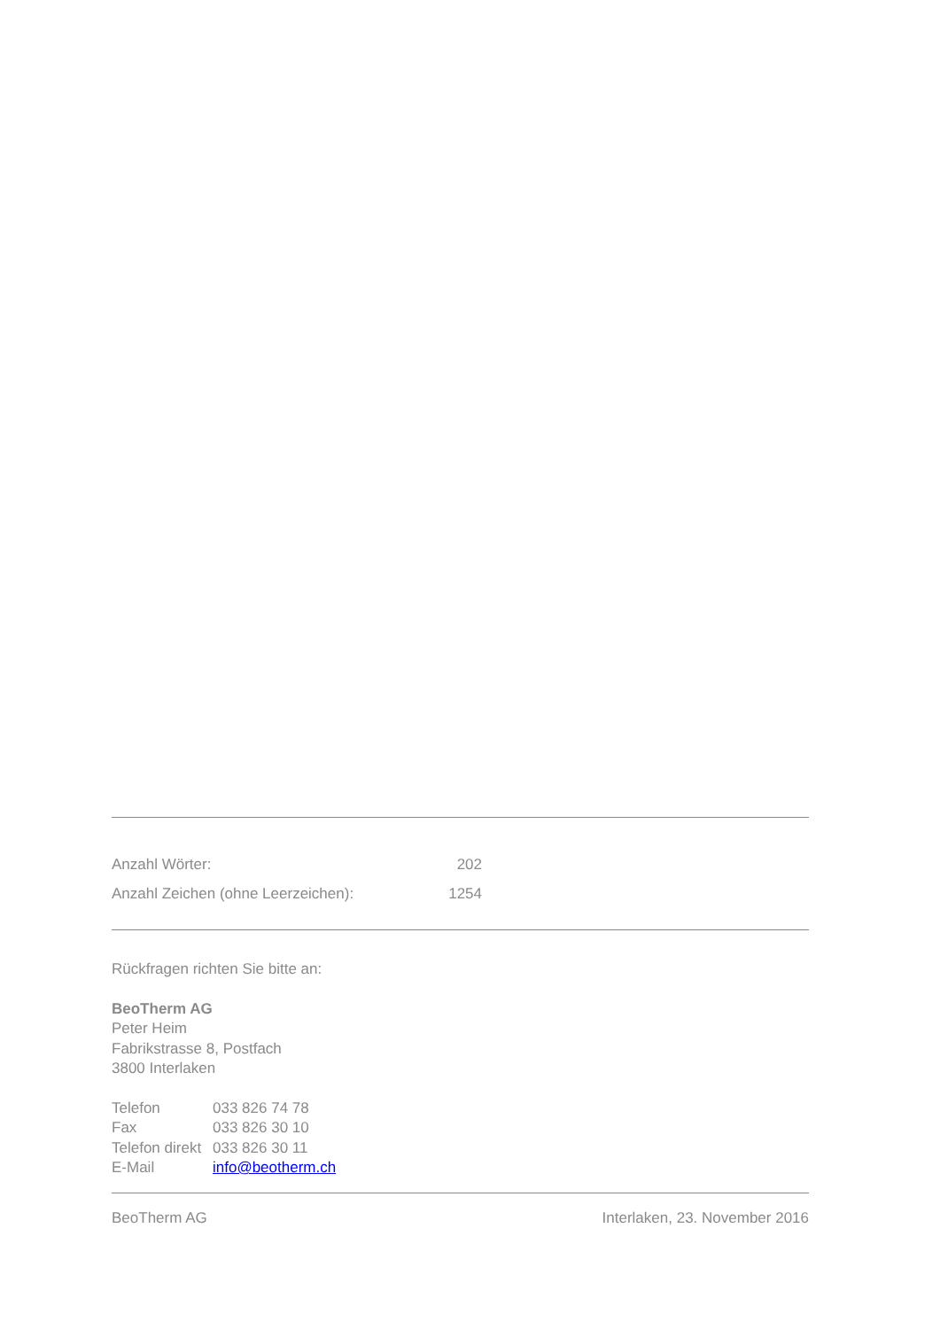| Anzahl Wörter: | 202 |
| Anzahl Zeichen (ohne Leerzeichen): | 1254 |
Rückfragen richten Sie bitte an:
BeoTherm AG
Peter Heim
Fabrikstrasse 8, Postfach
3800 Interlaken
| Telefon | 033 826 74 78 |
| Fax | 033 826 30 10 |
| Telefon direkt | 033 826 30 11 |
| E-Mail | info@beotherm.ch |
BeoTherm AG Interlaken, 23. November 2016